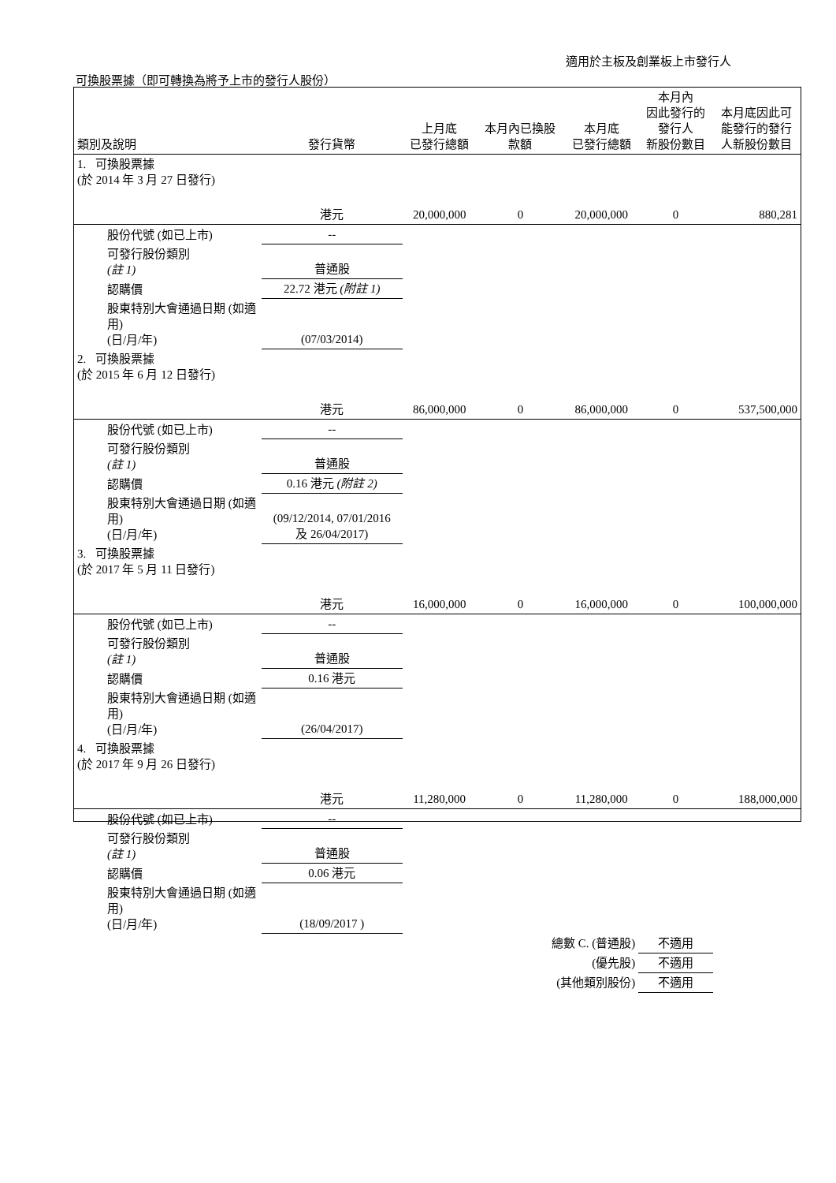適用於主板及創業板上市發行人
可換股票據（即可轉換為將予上市的發行人股份）
| 類別及說明 | 發行貨幣 | 上月底 已發行總額 | 本月內已換股 款額 | 本月底 已發行總額 | 本月內 因此發行的 發行人 新股份數目 | 本月底因此可 能發行的發行 人新股份數目 |
| --- | --- | --- | --- | --- | --- | --- |
| 1. 可換股票據 (於 2014 年 3 月 27 日發行) | | | | | | |
| | 港元 | 20,000,000 | 0 | 20,000,000 | 0 | 880,281 |
| 股份代號 (如已上市) | -- | | | | | |
| 可發行股份類別 (註 1) | 普通股 | | | | | |
| 認購價 | 22.72 港元 (附註 1) | | | | | |
| 股東特別大會通過日期 (如適用) (日/月/年) | (07/03/2014) | | | | | |
| 2. 可換股票據 (於 2015 年 6 月 12 日發行) | | | | | | |
| | 港元 | 86,000,000 | 0 | 86,000,000 | 0 | 537,500,000 |
| 股份代號 (如已上市) | -- | | | | | |
| 可發行股份類別 (註 1) | 普通股 | | | | | |
| 認購價 | 0.16 港元 (附註 2) | | | | | |
| 股東特別大會通過日期 (如適用) (日/月/年) | (09/12/2014, 07/01/2016 及 26/04/2017) | | | | | |
| 3. 可換股票據 (於 2017 年 5 月 11 日發行) | | | | | | |
| | 港元 | 16,000,000 | 0 | 16,000,000 | 0 | 100,000,000 |
| 股份代號 (如已上市) | -- | | | | | |
| 可發行股份類別 (註 1) | 普通股 | | | | | |
| 認購價 | 0.16 港元 | | | | | |
| 股東特別大會通過日期 (如適用) (日/月/年) | (26/04/2017) | | | | | |
| 4. 可換股票據 (於 2017 年 9 月 26 日發行) | | | | | | |
| | 港元 | 11,280,000 | 0 | 11,280,000 | 0 | 188,000,000 |
| 股份代號 (如已上市) | -- | | | | | |
| 可發行股份類別 (註 1) | 普通股 | | | | | |
| 認購價 | 0.06 港元 | | | | | |
| 股東特別大會通過日期 (如適用) (日/月/年) | (18/09/2017 ) | | | | | |
| | | | 總數 C. (普通股) | | 不適用 | |
| | | | (優先股) | | 不適用 | |
| | | | (其他類別股份) | | 不適用 | |